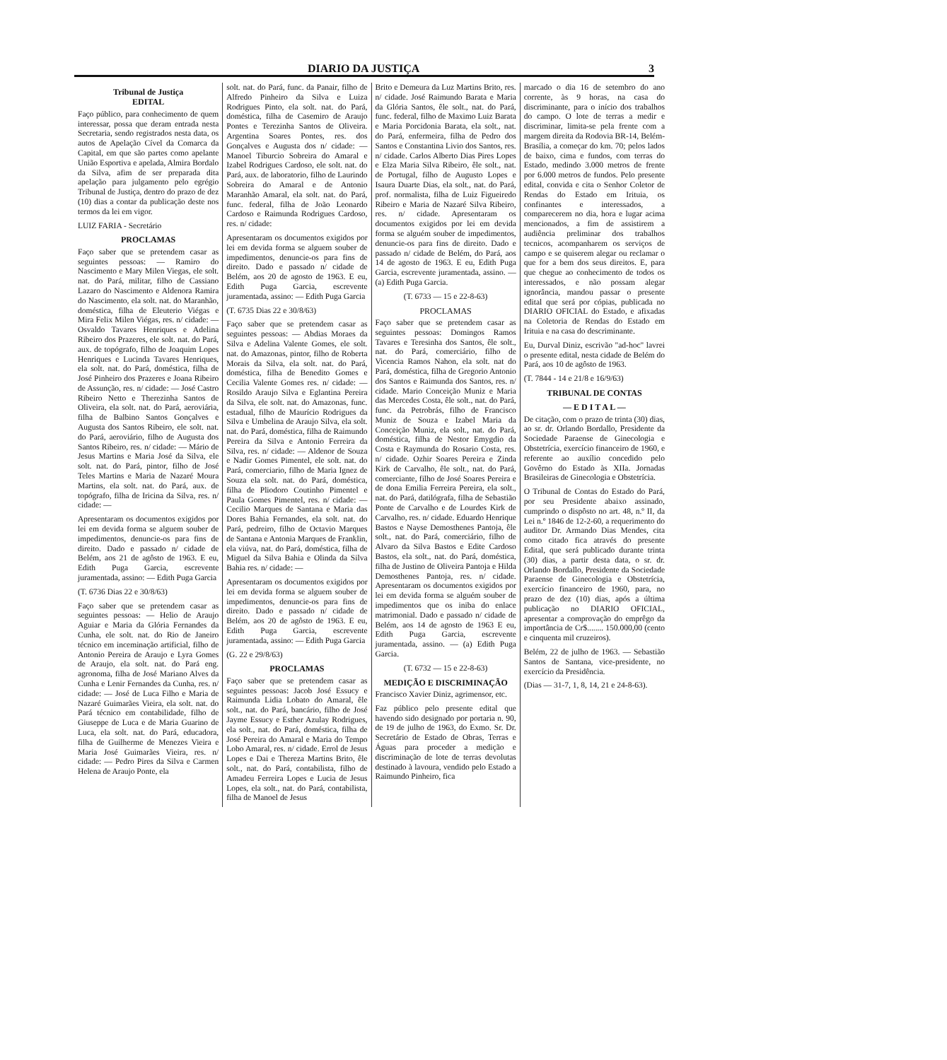DIARIO DA JUSTIÇA 3
Tribunal de Justiça
EDITAL
Faço público, para conhecimento de quem interessar, possa que deram entrada nesta Secretaria, sendo registrados nesta data, os autos de Apelação Cível da Comarca da Capital, em que são partes como apelante União Esportiva e apelada, Almira Bordalo da Silva, afim de ser preparada dita apelação para julgamento pelo egrégio Tribunal de Justiça, dentro do prazo de dez (10) dias a contar da publicação deste nos termos da lei em vigor.
LUIZ FARIA - Secretário
PROCLAMAS
Faço saber que se pretendem casar as seguintes pessoas: — Ramiro do Nascimento e Mary Milen Viegas, ele solt. nat. do Pará, militar, filho de Cassiano Lazaro do Nascimento e Aldenora Ramira do Nascimento, ela solt. nat. do Maranhão, doméstica, filha de Eleuterio Viégas e Mira Felix Milen Viégas, res. n/ cidade: — Osvaldo Tavares Henriques e Adelina Ribeiro dos Prazeres, ele solt. nat. do Pará, aux. de topógrafo, filho de Joaquim Lopes Henriques e Lucinda Tavares Henriques, ela solt. nat. do Pará, doméstica, filha de José Pinheiro dos Prazeres e Joana Ribeiro de Assunção, res. n/ cidade: — José Castro Ribeiro Netto e Therezinha Santos de Oliveira, ela solt. nat. do Pará, aeroviária, filha de Balbino Santos Gonçalves e Augusta dos Santos Ribeiro, ele solt. nat. do Pará, aeroviário, filho de Augusta dos Santos Ribeiro, res. n/ cidade: — Mário de Jesus Martins e Maria José da Silva, ele solt. nat. do Pará, pintor, filho de José Teles Martins e Maria de Nazaré Moura Martins, ela solt. nat. do Pará, aux. de topógrafo, filha de Iricina da Silva, res. n/ cidade: —
Apresentaram os documentos exigidos por lei em devida forma se alguem souber de impedimentos, denuncie-os para fins de direito. Dado e passado n/ cidade de Belém, aos 21 de agôsto de 1963. E eu, Edith Puga Garcia, escrevente juramentada, assino: — Edith Puga Garcia
(T. 6736 Dias 22 e 30/8/63)
Faço saber que se pretendem casar as seguintes pessoas: — Helio de Araujo Aguiar e Maria da Glória Fernandes da Cunha, ele solt. nat. do Rio de Janeiro técnico em inceminação artificial, filho de Antonio Pereira de Araujo e Lyra Gomes de Araujo, ela solt. nat. do Pará eng. agronoma, filha de José Mariano Alves da Cunha e Lenir Fernandes da Cunha, res. n/ cidade: — José de Luca Filho e Maria de Nazaré Guimarães Vieira, ela solt. nat. do Pará técnico em contabilidade, filho de Giuseppe de Luca e de Maria Guarino de Luca, ela solt. nat. do Pará, educadora, filha de Guilherme de Menezes Vieira e Maria José Guimarães Vieira, res. n/ cidade: — Pedro Pires da Silva e Carmen Helena de Araujo Ponte, ela
solt. nat. do Pará, func. da Panair, filho de Alfredo Pinheiro da Silva e Luiza Rodrigues Pinto, ela solt. nat. do Pará, doméstica, filha de Casemiro de Araujo Pontes e Terezinha Santos de Oliveira. Argentina Soares Pontes, res. dos Gonçalves e Augusta dos n/ cidade: — Manoel Tiburcio Sobreira do Amaral e Izabel Rodrigues Cardoso, ele solt. nat. do Pará, aux. de laboratorio, filho de Laurindo Sobreira do Amaral e de Antonio Maranhão Amaral, ela solt. nat. do Pará, func. federal, filha de João Leonardo Cardoso e Raimunda Rodrigues Cardoso, res. n/ cidade:
Apresentaram os documentos exigidos por lei em devida forma se alguem souber de impedimentos, denuncie-os para fins de direito. Dado e passado n/ cidade de Belém, aos 20 de agosto de 1963. E eu, Edith Puga Garcia, escrevente juramentada, assino: — Edith Puga Garcia
(T. 6735 Dias 22 e 30/8/63)
Faço saber que se pretendem casar as seguintes pessoas: — Abdias Moraes da Silva e Adelina Valente Gomes, ele solt. nat. do Amazonas, pintor, filho de Roberta Morais da Silva, ela solt. nat. do Pará, doméstica, filha de Benedito Gomes e Cecilia Valente Gomes res. n/ cidade: — Rosildo Araujo Silva e Eglantina Pereira da Silva, ele solt. nat. do Amazonas, func. estadual, filho de Maurício Rodrigues da Silva e Umbelina de Araujo Silva, ela solt. nat. do Pará, doméstica, filha de Raimundo Pereira da Silva e Antonio Ferreira da Silva, res. n/ cidade: — Aldenor de Souza e Nadir Gomes Pimentel, ele solt. nat. do Pará, comerciario, filho de Maria Ignez de Souza ela solt. nat. do Pará, doméstica, filha de Pliodoro Coutinho Pimentel e Paula Gomes Pimentel, res. n/ cidade: — Cecilio Marques de Santana e Maria das Dores Bahia Fernandes, ela solt. nat. do Pará, pedreiro, filho de Octavio Marques de Santana e Antonia Marques de Franklin, ela viúva, nat. do Pará, doméstica, filha de Miguel da Silva Bahia e Olinda da Silva Bahia res. n/ cidade: —
Apresentaram os documentos exigidos por lei em devida forma se alguem souber de impedimentos, denuncie-os para fins de direito. Dado e passado n/ cidade de Belém, aos 20 de agôsto de 1963. E eu, Edith Puga Garcia, escrevente juramentada, assino: — Edith Puga Garcia
(G. 22 e 29/8/63)
PROCLAMAS
Faço saber que se pretendem casar as seguintes pessoas: Jacob José Essucy e Raimunda Lidia Lobato do Amaral, êle solt., nat. do Pará, bancário, filho de José Jayme Essucy e Esther Azulay Rodrigues, ela solt., nat. do Pará, doméstica, filha de José Pereira do Amaral e Maria do Tempo Lobo Amaral, res. n/ cidade. Errol de Jesus Lopes e Dai e Thereza Martins Brito, êle solt., nat. do Pará, contabilista, filho de Amadeu Ferreira Lopes e Lucia de Jesus Lopes, ela solt., nat. do Pará, contabilista, filha de Manoel de Jesus
Brito e Demeura da Luz Martins Brito, res. n/ cidade. José Raimundo Barata e Maria da Glória Santos, êle solt., nat. do Pará, func. federal, filho de Maximo Luiz Barata e Maria Porcidonia Barata, ela solt., nat. do Pará, enfermeira, filha de Pedro dos Santos e Constantina Livio dos Santos, res. n/ cidade. Carlos Alberto Dias Pires Lopes e Elza Maria Silva Ribeiro, êle solt., nat. de Portugal, filho de Augusto Lopes e Isaura Duarte Dias, ela solt., nat. do Pará, prof. normalista, filha de Luiz Figueiredo Ribeiro e Maria de Nazaré Silva Ribeiro, res. n/ cidade. Apresentaram os documentos exigidos por lei em devida forma se alguém souber de impedimentos, denuncie-os para fins de direito. Dado e passado n/ cidade de Belém, do Pará, aos 14 de agosto de 1963. E eu, Edith Puga Garcia, escrevente juramentada, assino. — (a) Edith Puga Garcia.
(T. 6733 — 15 e 22-8-63)
PROCLAMAS
Faço saber que se pretendem casar as seguintes pessoas: Domingos Ramos Tavares e Teresinha dos Santos, êle solt., nat. do Pará, comerciário, filho de Vicencia Ramos Nahon, ela solt. nat do Pará, doméstica, filha de Gregorio Antonio dos Santos e Raimunda dos Santos, res. n/ cidade. Mario Conceição Muniz e Maria das Mercedes Costa, êle solt., nat. do Pará, func. da Petrobrás, filho de Francisco Muniz de Souza e Izabel Maria da Conceição Muniz, ela solt., nat. do Pará, doméstica, filha de Nestor Emygdio da Costa e Raymunda do Rosario Costa, res. n/ cidade. Ozhir Soares Pereira e Zinda Kirk de Carvalho, êle solt., nat. do Pará, comerciante, filho de José Soares Pereira e de dona Emilia Ferreira Pereira, ela solt., nat. do Pará, datilógrafa, filha de Sebastião Ponte de Carvalho e de Lourdes Kirk de Carvalho, res. n/ cidade. Eduardo Henrique Bastos e Nayse Demosthenes Pantoja, êle solt., nat. do Pará, comerciário, filho de Alvaro da Silva Bastos e Edite Cardoso Bastos, ela solt., nat. do Pará, doméstica, filha de Justino de Oliveira Pantoja e Hilda Demosthenes Pantoja, res. n/ cidade. Apresentaram os documentos exigidos por lei em devida forma se alguém souber de impedimentos que os iniba do enlace matrimonial. Dado e passado n/ cidade de Belém, aos 14 de agosto de 1963 E eu, Edith Puga Garcia, escrevente juramentada, assino. — (a) Edith Puga Garcia.
(T. 6732 — 15 e 22-8-63)
MEDIÇÃO E DISCRIMINAÇÃO
Francisco Xavier Diniz, agrimensor, etc.
Faz público pelo presente edital que havendo sido designado por portaria n. 90, de 19 de julho de 1963, do Exmo. Sr. Dr. Secretário de Estado de Obras, Terras e Águas para proceder a medição e discriminação de lote de terras devolutas destinado à lavoura, vendido pelo Estado a Raimundo Pinheiro, fica
marcado o dia 16 de setembro do ano corrente, às 9 horas, na casa do discriminante, para o início dos trabalhos do campo. O lote de terras a medir e discriminar, limita-se pela frente com a margem direita da Rodovia BR-14, Belém-Brasília, a começar do km. 70; pelos lados de baixo, cima e fundos, com terras do Estado, medindo 3.000 metros de frente por 6.000 metros de fundos. Pelo presente edital, convida e cita o Senhor Coletor de Rendas do Estado em Irituia, os confinantes e interessados, a comparecerem no dia, hora e lugar acima mencionados, a fim de assistirem a audiência preliminar dos trabalhos tecnicos, acompanharem os serviços de campo e se quiserem alegar ou reclamar o que for a bem dos seus direitos. E, para que chegue ao conhecimento de todos os interessados, e não possam alegar ignorância, mandou passar o presente edital que será por cópias, publicada no DIARIO OFICIAL do Estado, e afixadas na Coletoria de Rendas do Estado em Irituia e na casa do descriminante.
Eu, Durval Diniz, escrivão "ad-hoc" lavrei o presente edital, nesta cidade de Belém do Pará, aos 10 de agôsto de 1963.
(T. 7844 - 14 e 21/8 e 16/9/63)
TRIBUNAL DE CONTAS
— E D I T A L —
De citação, com o prazo de trinta (30) dias, ao sr. dr. Orlando Bordallo, Presidente da Sociedade Paraense de Ginecologia e Obstetrícia, exercício financeiro de 1960, e referente ao auxílio concedido pelo Govêrno do Estado às XIIa. Jornadas Brasileiras de Ginecologia e Obstetrícia.
O Tribunal de Contas do Estado do Pará, por seu Presidente abaixo assinado, cumprindo o dispôsto no art. 48, n.º II, da Lei n.º 1846 de 12-2-60, a requerimento do auditor Dr. Armando Dias Mendes, cita como citado fica através do presente Edital, que será publicado durante trinta (30) dias, a partir desta data, o sr. dr. Orlando Bordallo, Presidente da Sociedade Paraense de Ginecologia e Obstetrícia, exercício financeiro de 1960, para, no prazo de dez (10) dias, após a última publicação no DIARIO OFICIAL, apresentar a comprovação do emprêgo da importância de Cr$........ 150.000,00 (cento e cinquenta mil cruzeiros).
Belém, 22 de julho de 1963. — Sebastião Santos de Santana, vice-presidente, no exercício da Presidência.
(Dias — 31-7, 1, 8, 14, 21 e 24-8-63).